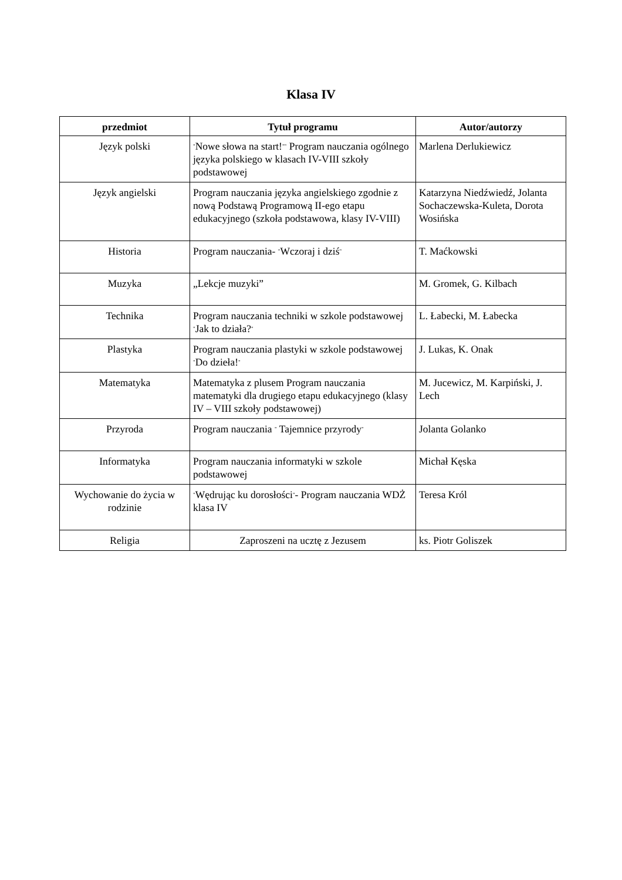Klasa IV
| przedmiot | Tytuł programu | Autor/autorzy |
| --- | --- | --- |
| Język polski | " Nowe słowa na start! "" Program nauczania ogólnego języka polskiego w klasach IV-VIII szkoły podstawowej | Marlena Derlukiewicz |
| Język angielski | Program nauczania języka angielskiego zgodnie z nową Podstawą Programową II-ego etapu edukacyjnego (szkoła podstawowa, klasy IV-VIII) | Katarzyna Niedźwiedź, Jolanta Sochaczewska-Kuleta, Dorota Wosińska |
| Historia | Program nauczania- " Wczoraj i dziś " | T. Maćkowski |
| Muzyka | „Lekcje muzyki” | M. Gromek, G. Kilbach |
| Technika | Program nauczania techniki w szkole podstawowej " Jak to działa? " | L. Łabecki, M. Łabecka |
| Plastyka | Program nauczania plastyki w szkole podstawowej " Do dzieła! " | J. Lukas, K. Onak |
| Matematyka | Matematyka z plusem Program nauczania matematyki dla drugiego etapu edukacyjnego (klasy IV – VIII szkoły podstawowej) | M. Jucewicz, M. Karpiński, J. Lech |
| Przyroda | Program nauczania " Tajemnice przyrody " | Jolanta Golanko |
| Informatyka | Program nauczania informatyki w szkole podstawowej | Michał Kęska |
| Wychowanie do życia w rodzinie | " Wędrując ku dorosłości " - Program nauczania WDŻ klasa IV | Teresa Król |
| Religia | Zaproszeni na ucztę z Jezusem | ks. Piotr Goliszek |